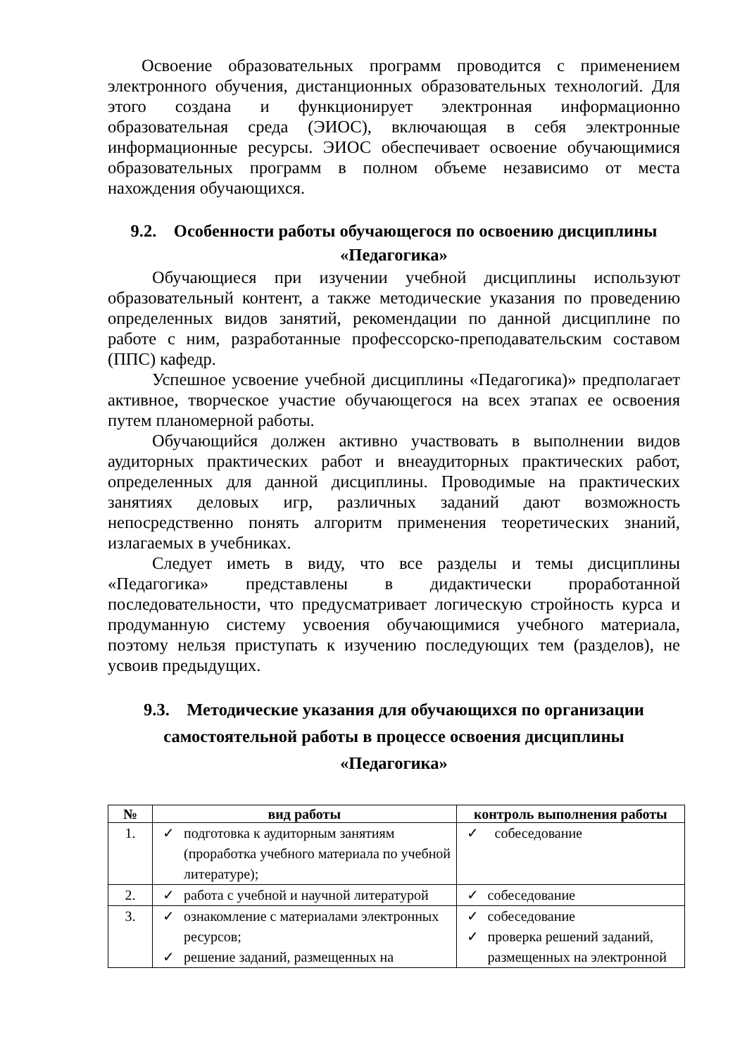Освоение образовательных программ проводится с применением электронного обучения, дистанционных образовательных технологий. Для этого создана и функционирует электронная информационно образовательная среда (ЭИОС), включающая в себя электронные информационные ресурсы. ЭИОС обеспечивает освоение обучающимися образовательных программ в полном объеме независимо от места нахождения обучающихся.
9.2. Особенности работы обучающегося по освоению дисциплины «Педагогика»
Обучающиеся при изучении учебной дисциплины используют образовательный контент, а также методические указания по проведению определенных видов занятий, рекомендации по данной дисциплине по работе с ним, разработанные профессорско-преподавательским составом (ППС) кафедр.
Успешное усвоение учебной дисциплины «Педагогика)» предполагает активное, творческое участие обучающегося на всех этапах ее освоения путем планомерной работы.
Обучающийся должен активно участвовать в выполнении видов аудиторных практических работ и внеаудиторных практических работ, определенных для данной дисциплины. Проводимые на практических занятиях деловых игр, различных заданий дают возможность непосредственно понять алгоритм применения теоретических знаний, излагаемых в учебниках.
Следует иметь в виду, что все разделы и темы дисциплины «Педагогика» представлены в дидактически проработанной последовательности, что предусматривает логическую стройность курса и продуманную систему усвоения обучающимися учебного материала, поэтому нельзя приступать к изучению последующих тем (разделов), не усвоив предыдущих.
9.3. Методические указания для обучающихся по организации самостоятельной работы в процессе освоения дисциплины «Педагогика»
| № | вид работы | контроль выполнения работы |
| --- | --- | --- |
| 1. | ✓ подготовка к аудиторным занятиям (проработка учебного материала по учебной литературе); | ✓ собеседование |
| 2. | ✓ работа с учебной и научной литературой | ✓ собеседование |
| 3. | ✓ ознакомление с материалами электронных ресурсов; ✓ решение заданий, размещенных на | ✓ собеседование ✓ проверка решений заданий, размещенных на электронной |